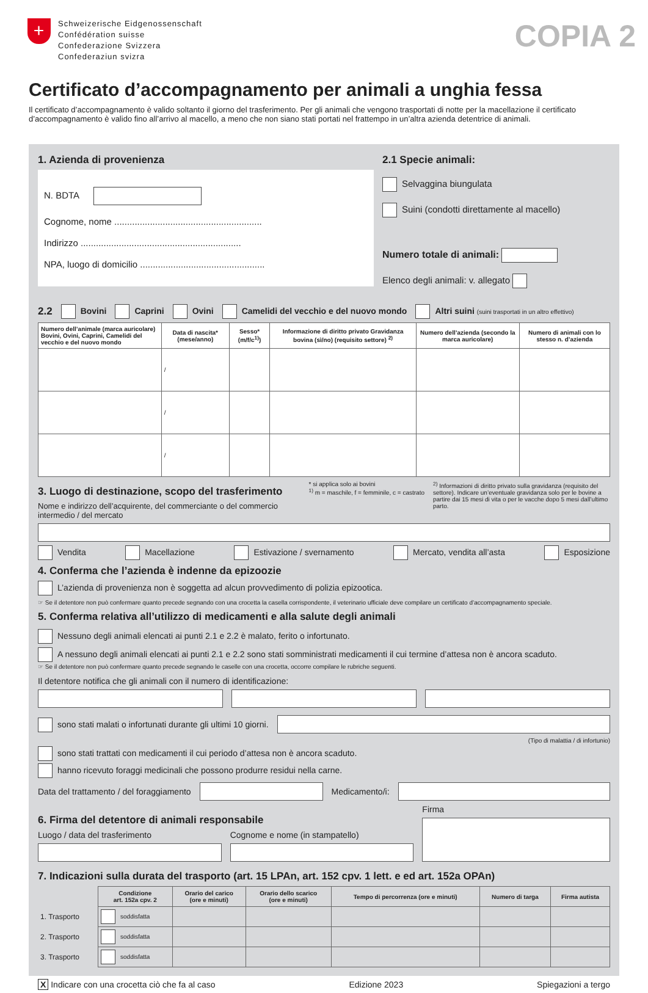+
Schweizerische Eidgenossenschaft
Confédération suisse
Confederazione Svizzera
Confederaziun svizra
COPIA 2
Certificato d’accompagnamento per animali a unghia fessa
Il certificato d’accompagnamento è valido soltanto il giorno del trasferimento. Per gli animali che vengono trasportati di notte per la macellazione il certificato d’accompagnamento è valido fino all’arrivo al macello, a meno che non siano stati portati nel frattempo in un’altra azienda detentrice di animali.
1. Azienda di provenienza
N. BDTA
Cognome, nome ..........................................................
Indirizzo ...............................................................
NPA, luogo di domicilio .................................................
2.1 Specie animali:
Selvaggina biungulata
Suini (condotti direttamente al macello)
Numero totale di animali:
Elenco degli animali: v. allegato
2.2 Bovini Caprini Ovini Camelidi del vecchio e del nuovo mondo Altri suini (suini trasportati in un altro effettivo)
| Numero dell’animale (marca auricolare) Bovini, Ovini, Caprini, Camelidi del vecchio e del nuovo mondo | Data di nascita* (mese/anno) | Sesso* (m/f/c<sup>1)</sup>) | Informazione di diritto privato Gravidanza bovina (sì/no) (requisito settore) <sup>2)</sup> | Numero dell’azienda (secondo la marca auricolare) | Numero di animali con lo stesso n. d’azienda |
| --- | --- | --- | --- | --- | --- |
| | / | | | | |
| | / | | | | |
| | / | | | | |
3. Luogo di destinazione, scopo del trasferimento
Nome e indirizzo dell’acquirente, del commerciante o del commercio intermedio / del mercato
* si applica solo ai bovini
<sup>1)</sup> m = maschile, f = femminile, c = castrato
<sup>2)</sup> Informazioni di diritto privato sulla gravidanza (requisito del settore). Indicare un’eventuale gravidanza solo per le bovine a partire dai 15 mesi di vita o per le vacche dopo 5 mesi dall’ultimo parto.
Vendita Macellazione Estivazione / svernamento Mercato, vendita all’asta Esposizione
4. Conferma che l’azienda è indenne da epizoozie
L’azienda di provenienza non è soggetta ad alcun provvedimento di polizia epizootica.
☞ Se il detentore non può confermare quanto precede segnando con una crocetta la casella corrispondente, il veterinario ufficiale deve compilare un certificato d’accompagnamento speciale.
5. Conferma relativa all’utilizzo di medicamenti e alla salute degli animali
Nessuno degli animali elencati ai punti 2.1 e 2.2 è malato, ferito o infortunato.
A nessuno degli animali elencati ai punti 2.1 e 2.2 sono stati somministrati medicamenti il cui termine d’attesa non è ancora scaduto.
☞ Se il detentore non può confermare quanto precede segnando le caselle con una crocetta, occorre compilare le rubriche seguenti.
Il detentore notifica che gli animali con il numero di identificazione:
sono stati malati o infortunati durante gli ultimi 10 giorni.
(Tipo di malattia / di infortunio)
sono stati trattati con medicamenti il cui periodo d’attesa non è ancora scaduto.
hanno ricevuto foraggi medicinali che possono produrre residui nella carne.
Data del trattamento / del foraggiamento
Medicamento/i:
6. Firma del detentore di animali responsabile
Luogo / data del trasferimento
Cognome e nome (in stampatello)
Firma
7. Indicazioni sulla durata del trasporto (art. 15 LPAn, art. 152 cpv. 1 lett. e ed art. 152a OPAn)
| | Condizione art. 152a cpv. 2 | Orario del carico (ore e minuti) | Orario dello scarico (ore e minuti) | Tempo di percorrenza (ore e minuti) | Numero di targa | Firma autista |
| 1. Trasporto | soddisfatta | | | | | |
| 2. Trasporto | soddisfatta | | | | | |
| 3. Trasporto | soddisfatta | | | | | |
X Indicare con una crocetta ciò che fa al caso Edizione 2023 Spiegazioni a tergo